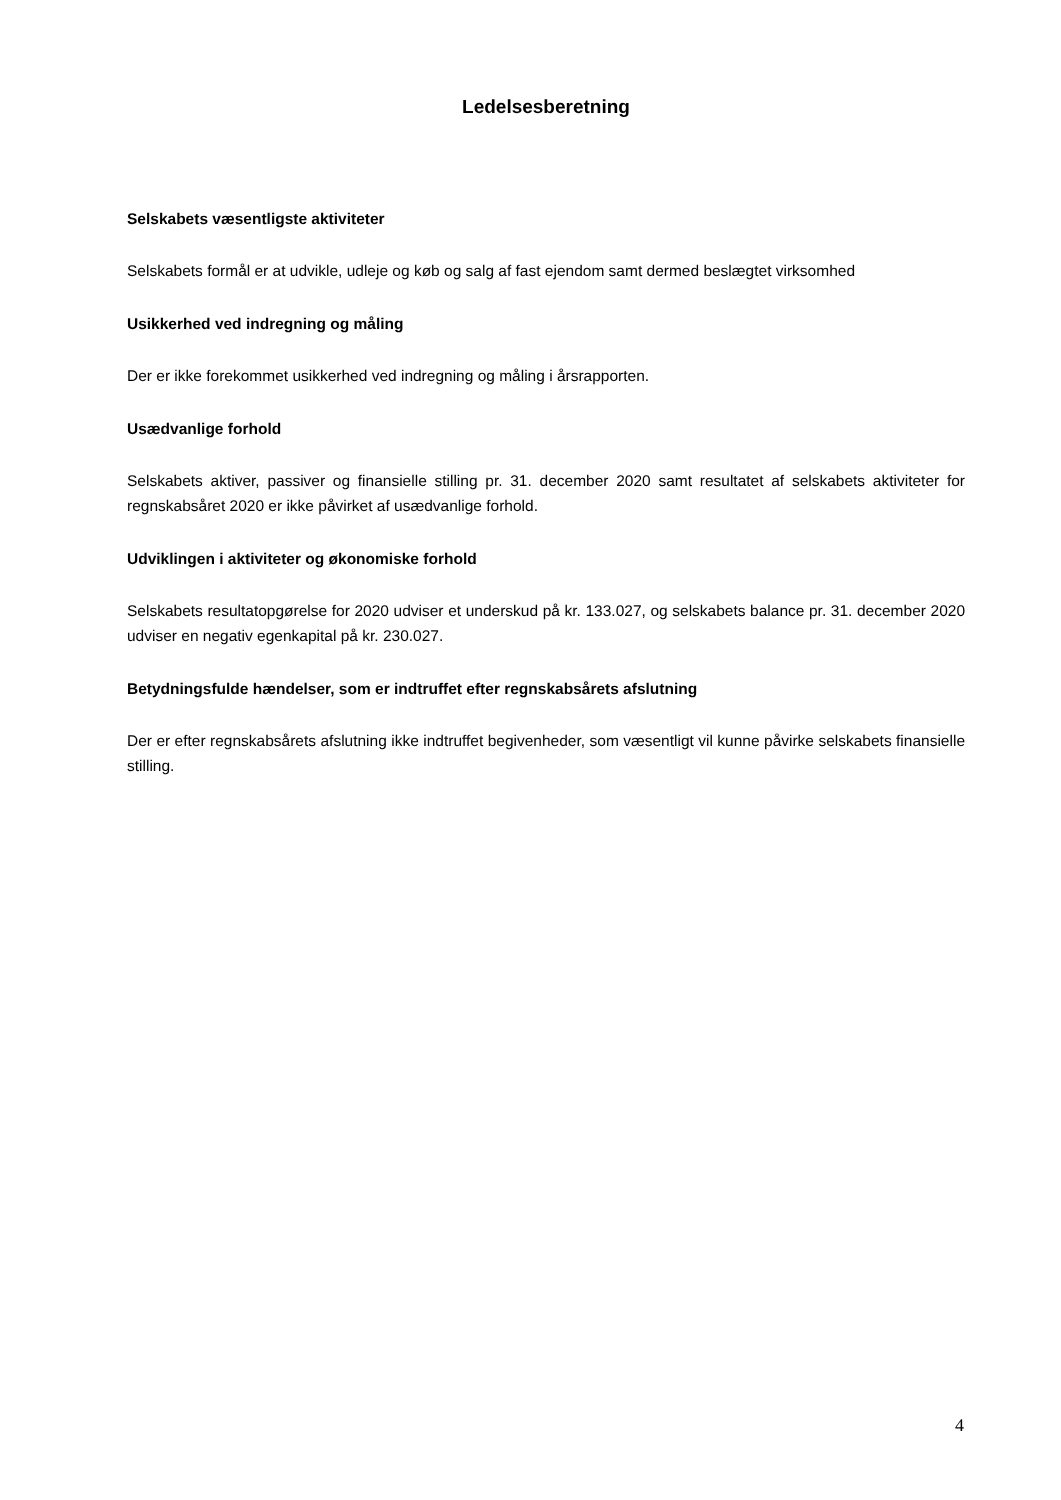Ledelsesberetning
Selskabets væsentligste aktiviteter
Selskabets formål er at udvikle, udleje og køb og salg af fast ejendom samt dermed beslægtet virksomhed
Usikkerhed ved indregning og måling
Der er ikke forekommet usikkerhed ved indregning og måling i årsrapporten.
Usædvanlige forhold
Selskabets aktiver, passiver og finansielle stilling pr. 31. december 2020 samt resultatet af selskabets aktiviteter for regnskabsåret 2020 er ikke påvirket af usædvanlige forhold.
Udviklingen i aktiviteter og økonomiske forhold
Selskabets resultatopgørelse for 2020 udviser et underskud på kr. 133.027, og selskabets balance pr. 31. december 2020 udviser en negativ egenkapital på kr. 230.027.
Betydningsfulde hændelser, som er indtruffet efter regnskabsårets afslutning
Der er efter regnskabsårets afslutning ikke indtruffet begivenheder, som væsentligt vil kunne påvirke selskabets finansielle stilling.
4